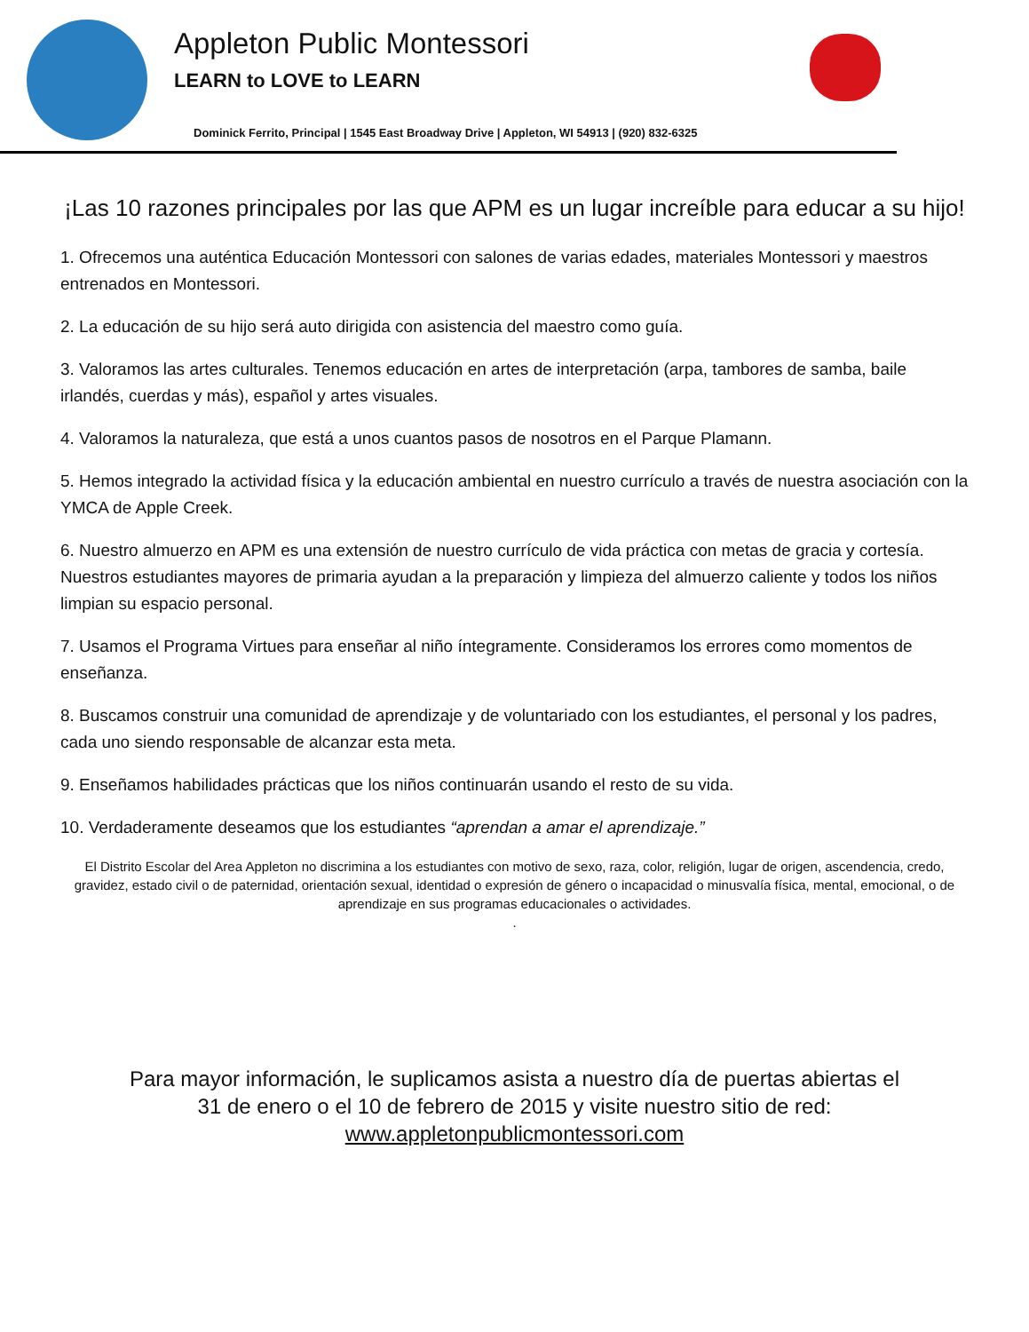Appleton Public Montessori
LEARN to LOVE to LEARN
Dominick Ferrito, Principal | 1545 East Broadway Drive | Appleton, WI 54913 | (920) 832-6325
¡Las 10 razones principales por las que APM es un lugar increíble para educar a su hijo!
1. Ofrecemos una auténtica Educación Montessori con salones de varias edades, materiales Montessori y maestros entrenados en Montessori.
2. La educación de su hijo será auto dirigida con asistencia del maestro como guía.
3. Valoramos las artes culturales. Tenemos educación en artes de interpretación (arpa, tambores de samba, baile irlandés, cuerdas y más), español y artes visuales.
4. Valoramos la naturaleza, que está a unos cuantos pasos de nosotros en el Parque Plamann.
5. Hemos integrado la actividad física y la educación ambiental en nuestro currículo a través de nuestra asociación con la YMCA de Apple Creek.
6. Nuestro almuerzo en APM es una extensión de nuestro currículo de vida práctica con metas de gracia y cortesía. Nuestros estudiantes mayores de primaria ayudan a la preparación y limpieza del almuerzo caliente y todos los niños limpian su espacio personal.
7. Usamos el Programa Virtues para enseñar al niño íntegramente. Consideramos los errores como momentos de enseñanza.
8. Buscamos construir una comunidad de aprendizaje y de voluntariado con los estudiantes, el personal y los padres, cada uno siendo responsable de alcanzar esta meta.
9. Enseñamos habilidades prácticas que los niños continuarán usando el resto de su vida.
10. Verdaderamente deseamos que los estudiantes “aprendan a amar el aprendizaje.”
El Distrito Escolar del Area Appleton no discrimina a los estudiantes con motivo de sexo, raza, color, religión, lugar de origen, ascendencia, credo, gravidez, estado civil o de paternidad, orientación sexual, identidad o expresión de género o incapacidad o minusvalía física, mental, emocional, o de aprendizaje en sus programas educacionales o actividades.
.
Para mayor información, le suplicamos asista a nuestro día de puertas abiertas el
31 de enero o el 10 de febrero de 2015 y visite nuestro sitio de red:
www.appletonpublicmontessori.com